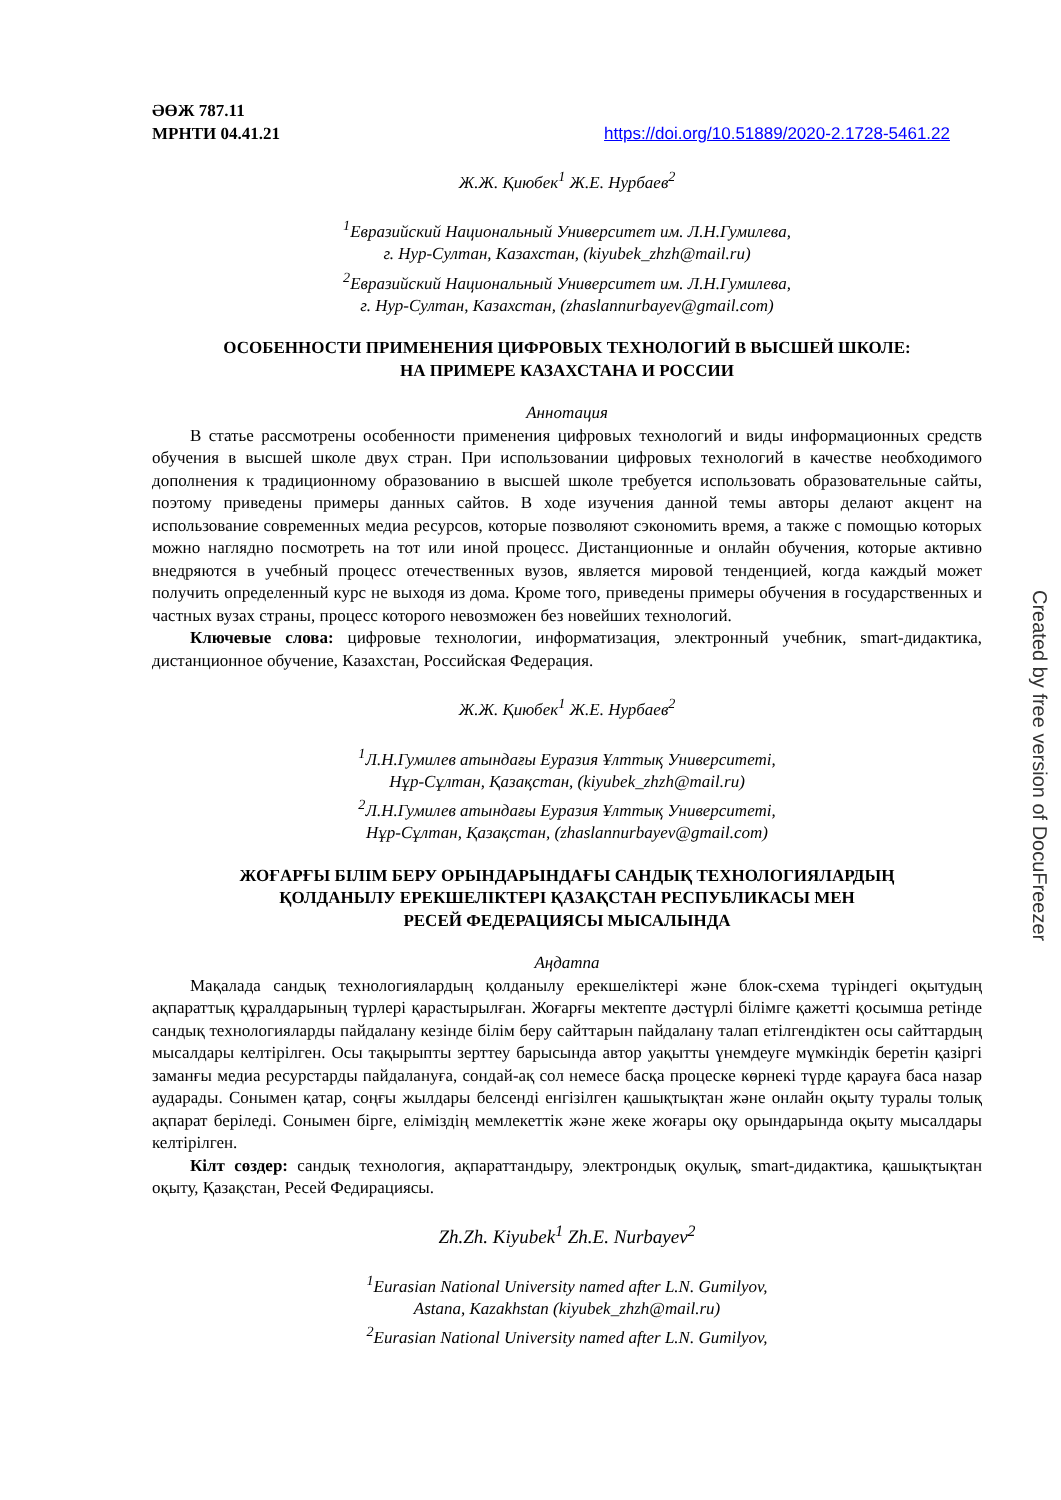ӘӨЖ 787.11
МРНТИ 04.41.21 https://doi.org/10.51889/2020-2.1728-5461.22
Ж.Ж. Қиюбек<sup>1</sup> Ж.Е. Нурбаев<sup>2</sup>
<sup>1</sup> Евразийский Национальный Университет им. Л.Н.Гумилева,
г. Нур-Султан, Казахстан, (kiyubek_zhzh@mail.ru)
<sup>2</sup> Евразийский Национальный Университет им. Л.Н.Гумилева,
г. Нур-Султан, Казахстан, (zhaslannurbayev@gmail.com)
ОСОБЕННОСТИ ПРИМЕНЕНИЯ ЦИФРОВЫХ ТЕХНОЛОГИЙ В ВЫСШЕЙ ШКОЛЕ:
НА ПРИМЕРЕ КАЗАХСТАНА И РОССИИ
Аннотация
В статье рассмотрены особенности применения цифровых технологий и виды информационных средств обучения в высшей школе двух стран. При использовании цифровых технологий в качестве необходимого дополнения к традиционному образованию в высшей школе требуется использовать образовательные сайты, поэтому приведены примеры данных сайтов. В ходе изучения данной темы авторы делают акцент на использование современных медиа ресурсов, которые позволяют сэкономить время, а также с помощью которых можно наглядно посмотреть на тот или иной процесс. Дистанционные и онлайн обучения, которые активно внедряются в учебный процесс отечественных вузов, является мировой тенденцией, когда каждый может получить определенный курс не выходя из дома. Кроме того, приведены примеры обучения в государственных и частных вузах страны, процесс которого невозможен без новейших технологий.
Ключевые слова: цифровые технологии, информатизация, электронный учебник, smart-дидактика, дистанционное обучение, Казахстан, Российская Федерация.
Ж.Ж. Қиюбек<sup>1</sup> Ж.Е. Нурбаев<sup>2</sup>
<sup>1</sup> Л.Н.Гумилев атындағы Еуразия Ұлттық Университеті,
Нұр-Сұлтан, Қазақстан, (kiyubek_zhzh@mail.ru)
<sup>2</sup> Л.Н.Гумилев атындағы Еуразия Ұлттық Университеті,
Нұр-Сұлтан, Қазақстан, (zhaslannurbayev@gmail.com)
ЖОҒАРҒЫ БІЛІМ БЕРУ ОРЫНДАРЫНДАҒЫ САНДЫҚ ТЕХНОЛОГИЯЛАРДЫҢ
ҚОЛДАНЫЛУ ЕРЕКШЕЛІКТЕРІ ҚАЗАҚСТАН РЕСПУБЛИКАСЫ МЕН
РЕСЕЙ ФЕДЕРАЦИЯСЫ МЫСАЛЫНДА
Аңдатпа
Мақалада сандық технологиялардың қолданылу ерекшеліктері және блок-схема түріндегі оқытудың ақпараттық құралдарының түрлері қарастырылған. Жоғарғы мектепте дәстүрлі білімге қажетті қосымша ретінде сандық технологияларды пайдалану кезінде білім беру сайттарын пайдалану талап етілгендіктен осы сайттардың мысалдары келтірілген. Осы тақырыпты зерттеу барысында автор уақытты үнемдеуге мүмкіндік беретін қазіргі заманғы медиа ресурстарды пайдалануға, сондай-ақ сол немесе басқа процеске көрнекі түрде қарауға баса назар аударады. Сонымен қатар, соңғы жылдары белсенді енгізілген қашықтықтан және онлайн оқыту туралы толық ақпарат беріледі. Сонымен бірге, еліміздің мемлекеттік және жеке жоғары оқу орындарында оқыту мысалдары келтірілген.
Кілт сөздер: сандық технология, ақпараттандыру, электрондық оқулық, smart-дидактика, қашықтықтан оқыту, Қазақстан, Ресей Федирациясы.
Zh.Zh. Kiyubek<sup>1</sup> Zh.E. Nurbayev<sup>2</sup>
<sup>1</sup> Eurasian National University named after L.N. Gumilyov,
Astana, Kazakhstan (kiyubek_zhzh@mail.ru)
<sup>2</sup> Eurasian National University named after L.N. Gumilyov,
Created by free version of DocuFreezer